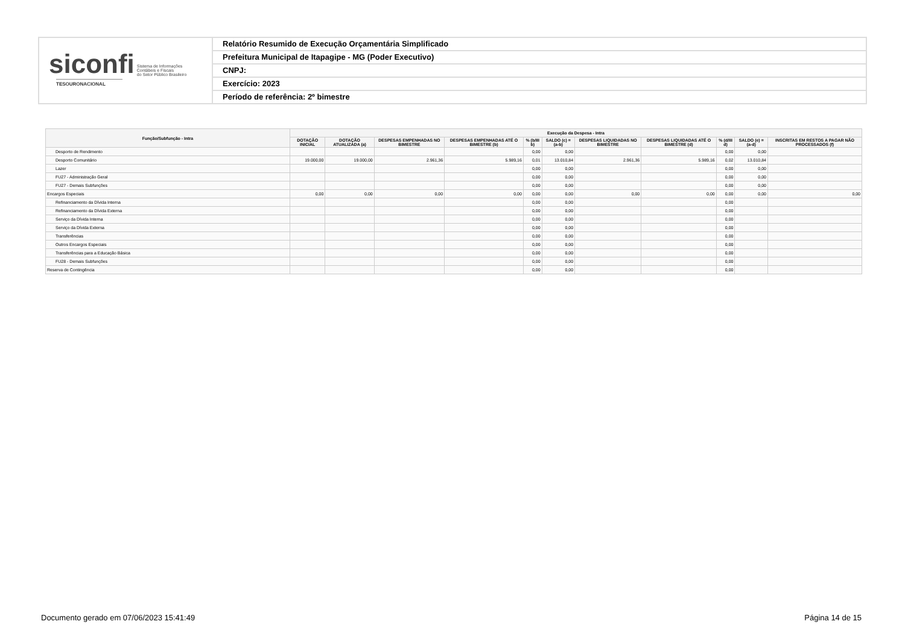siconfi Sistema de Informações
Contábeis e Fiscais
do Setor Público Brasileiro
TESOURONACIONAL
Relatório Resumido de Execução Orçamentária Simplificado
Prefeitura Municipal de Itapagipe - MG (Poder Executivo)
CNPJ:
Exercício: 2023
Período de referência: 2º bimestre
| Função/Subfunção - Intra | Execução da Despesa - Intra | | | | | | | | | | |
| --- | --- | --- | --- | --- | --- | --- | --- | --- | --- | --- | --- |
| | DOTAÇÃO INICIAL | DOTAÇÃO ATUALIZADA (a) | DESPESAS EMPENHADAS NO BIMESTRE | DESPESAS EMPENHADAS ATÉ O BIMESTRE (b) | % (b/III b) | SALDO (c) = (a-b) | DESPESAS LIQUIDADAS NO BIMESTRE | DESPESAS LIQUIDADAS ATÉ O BIMESTRE (d) | % (d/III d) | SALDO (e) = (a-d) | INSCRITAS EM RESTOS A PAGAR NÃO PROCESSADOS (f) |
| Desporto de Rendimento | | | | | 0,00 | 0,00 | | | 0,00 | 0,00 | |
| Desporto Comunitário | 19.000,00 | 19.000,00 | 2.961,36 | 5.989,16 | 0,01 | 13.010,84 | 2.961,36 | 5.989,16 | 0,02 | 13.010,84 | |
| Lazer | | | | | 0,00 | 0,00 | | | 0,00 | 0,00 | |
| FU27 - Administração Geral | | | | | 0,00 | 0,00 | | | 0,00 | 0,00 | |
| FU27 - Demais Subfunções | | | | | 0,00 | 0,00 | | | 0,00 | 0,00 | |
| Encargos Especiais | 0,00 | 0,00 | 0,00 | 0,00 | 0,00 | 0,00 | 0,00 | 0,00 | 0,00 | 0,00 | 0,00 |
| Refinanciamento da Dívida Interna | | | | | 0,00 | 0,00 | | | 0,00 | | |
| Refinanciamento da Dívida Externa | | | | | 0,00 | 0,00 | | | 0,00 | | |
| Serviço da Dívida Interna | | | | | 0,00 | 0,00 | | | 0,00 | | |
| Serviço da Dívida Externa | | | | | 0,00 | 0,00 | | | 0,00 | | |
| Transferências | | | | | 0,00 | 0,00 | | | 0,00 | | |
| Outros Encargos Especiais | | | | | 0,00 | 0,00 | | | 0,00 | | |
| Transferências para a Educação Básica | | | | | 0,00 | 0,00 | | | 0,00 | | |
| FU28 - Demais Subfunções | | | | | 0,00 | 0,00 | | | 0,00 | | |
| Reserva de Contingência | | | | | 0,00 | 0,00 | | | 0,00 | | |
Documento gerado em 07/06/2023 15:41:49
Página 14 de 15